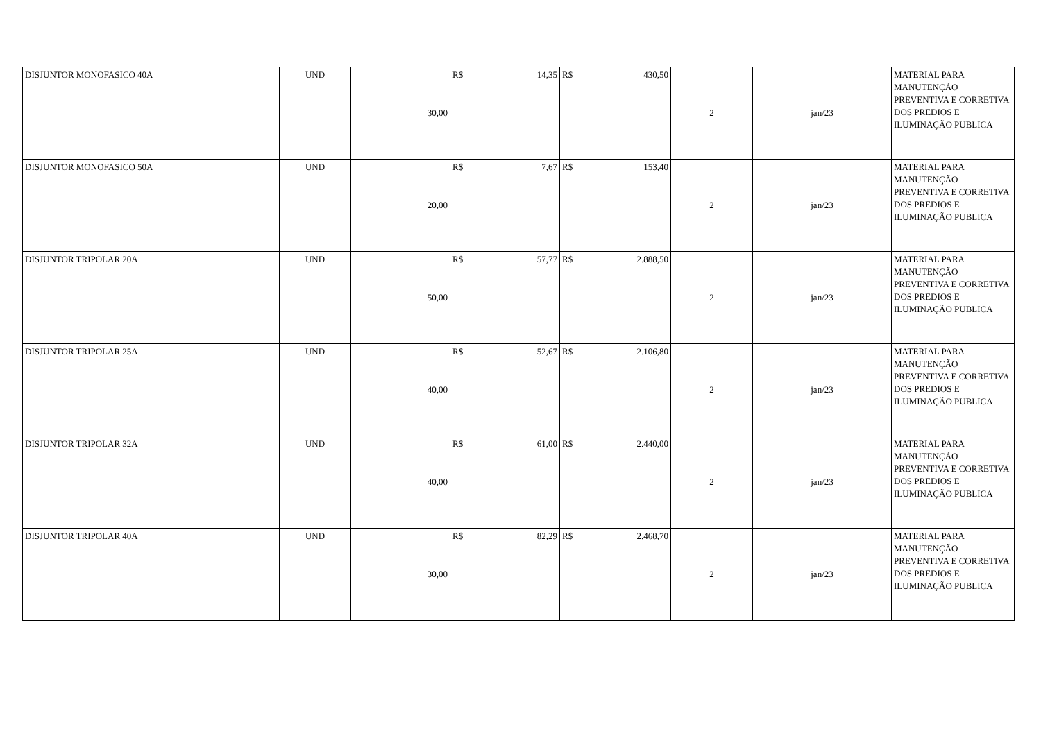| DISJUNTOR MONOFASICO 40A | UND | 30,00 | R$ 14,35 | R$ 430,50 | 2 | jan/23 | MATERIAL PARA MANUTENÇÃO PREVENTIVA E CORRETIVA DOS PREDIOS E ILUMINAÇÃO PUBLICA |
| DISJUNTOR MONOFASICO 50A | UND | 20,00 | R$ 7,67 | R$ 153,40 | 2 | jan/23 | MATERIAL PARA MANUTENÇÃO PREVENTIVA E CORRETIVA DOS PREDIOS E ILUMINAÇÃO PUBLICA |
| DISJUNTOR TRIPOLAR 20A | UND | 50,00 | R$ 57,77 | R$ 2.888,50 | 2 | jan/23 | MATERIAL PARA MANUTENÇÃO PREVENTIVA E CORRETIVA DOS PREDIOS E ILUMINAÇÃO PUBLICA |
| DISJUNTOR TRIPOLAR 25A | UND | 40,00 | R$ 52,67 | R$ 2.106,80 | 2 | jan/23 | MATERIAL PARA MANUTENÇÃO PREVENTIVA E CORRETIVA DOS PREDIOS E ILUMINAÇÃO PUBLICA |
| DISJUNTOR TRIPOLAR 32A | UND | 40,00 | R$ 61,00 | R$ 2.440,00 | 2 | jan/23 | MATERIAL PARA MANUTENÇÃO PREVENTIVA E CORRETIVA DOS PREDIOS E ILUMINAÇÃO PUBLICA |
| DISJUNTOR TRIPOLAR 40A | UND | 30,00 | R$ 82,29 | R$ 2.468,70 | 2 | jan/23 | MATERIAL PARA MANUTENÇÃO PREVENTIVA E CORRETIVA DOS PREDIOS E ILUMINAÇÃO PUBLICA |